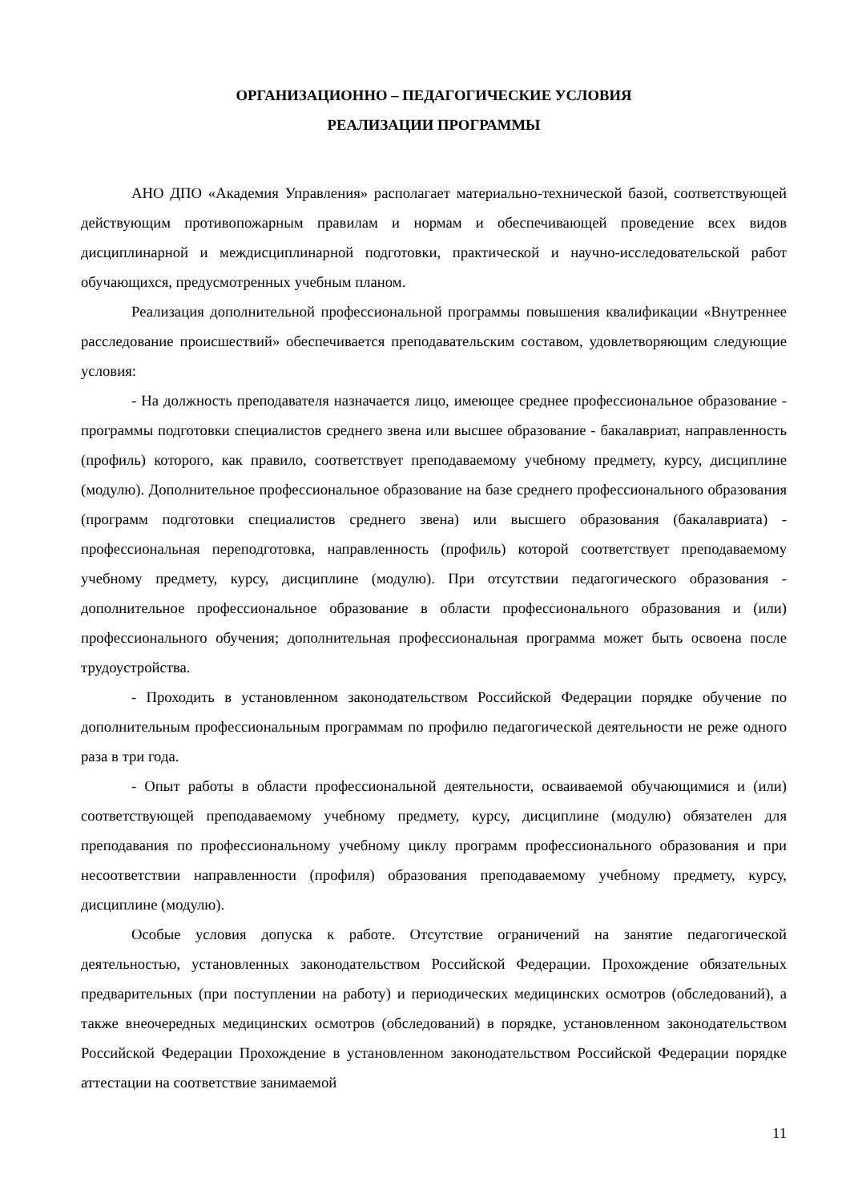ОРГАНИЗАЦИОННО – ПЕДАГОГИЧЕСКИЕ УСЛОВИЯ
РЕАЛИЗАЦИИ ПРОГРАММЫ
АНО ДПО «Академия Управления» располагает материально-технической базой, соответствующей действующим противопожарным правилам и нормам и обеспечивающей проведение всех видов дисциплинарной и междисциплинарной подготовки, практической и научно-исследовательской работ обучающихся, предусмотренных учебным планом.
Реализация дополнительной профессиональной программы повышения квалификации «Внутреннее расследование происшествий» обеспечивается преподавательским составом, удовлетворяющим следующие условия:
- На должность преподавателя назначается лицо, имеющее среднее профессиональное образование - программы подготовки специалистов среднего звена или высшее образование - бакалавриат, направленность (профиль) которого, как правило, соответствует преподаваемому учебному предмету, курсу, дисциплине (модулю). Дополнительное профессиональное образование на базе среднего профессионального образования (программ подготовки специалистов среднего звена) или высшего образования (бакалавриата) - профессиональная переподготовка, направленность (профиль) которой соответствует преподаваемому учебному предмету, курсу, дисциплине (модулю). При отсутствии педагогического образования - дополнительное профессиональное образование в области профессионального образования и (или) профессионального обучения; дополнительная профессиональная программа может быть освоена после трудоустройства.
- Проходить в установленном законодательством Российской Федерации порядке обучение по дополнительным профессиональным программам по профилю педагогической деятельности не реже одного раза в три года.
- Опыт работы в области профессиональной деятельности, осваиваемой обучающимися и (или) соответствующей преподаваемому учебному предмету, курсу, дисциплине (модулю) обязателен для преподавания по профессиональному учебному циклу программ профессионального образования и при несоответствии направленности (профиля) образования преподаваемому учебному предмету, курсу, дисциплине (модулю).
Особые условия допуска к работе. Отсутствие ограничений на занятие педагогической деятельностью, установленных законодательством Российской Федерации. Прохождение обязательных предварительных (при поступлении на работу) и периодических медицинских осмотров (обследований), а также внеочередных медицинских осмотров (обследований) в порядке, установленном законодательством Российской Федерации Прохождение в установленном законодательством Российской Федерации порядке аттестации на соответствие занимаемой
11